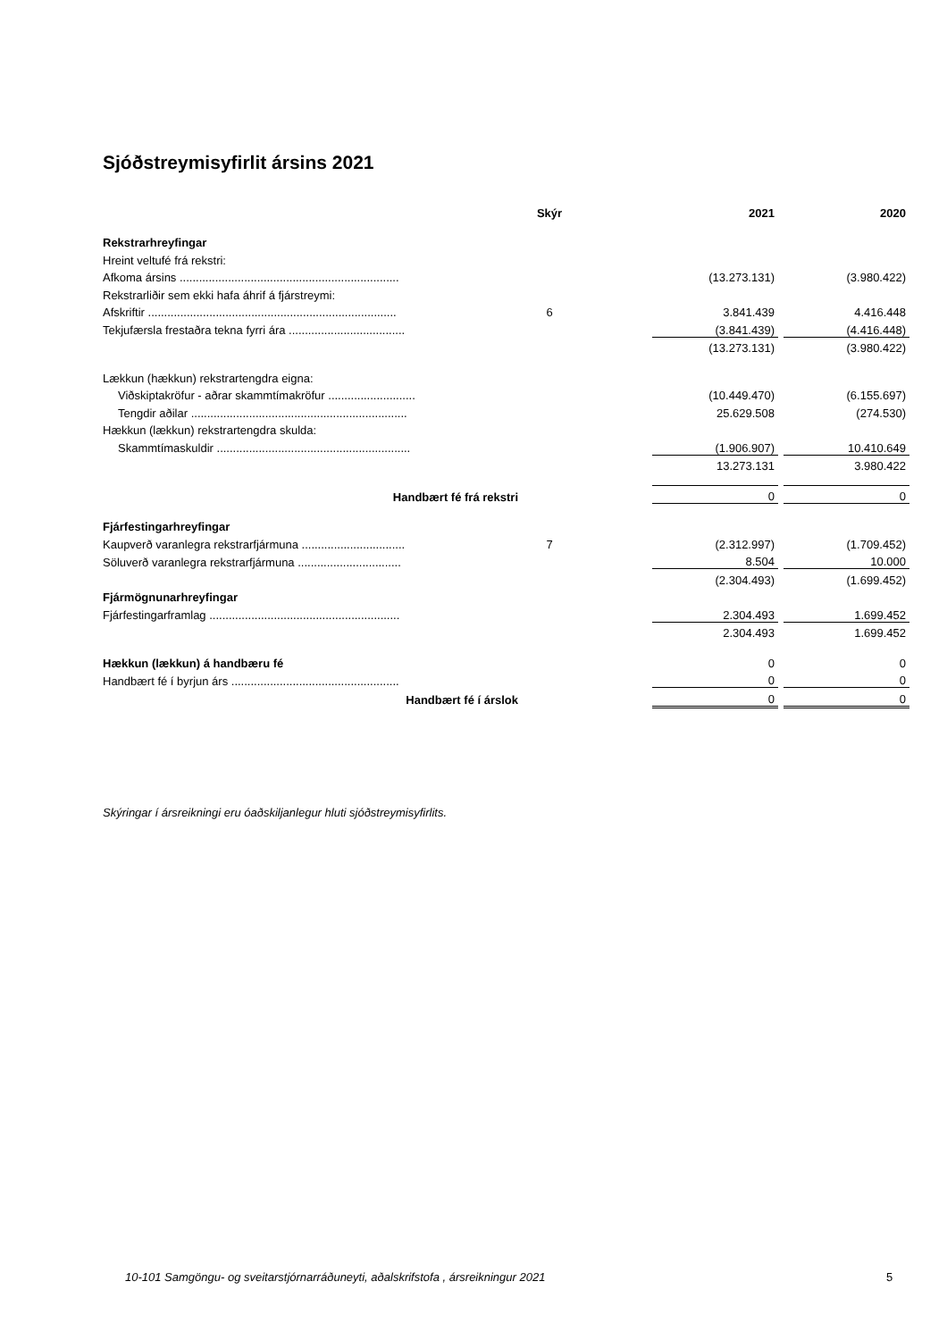Sjóðstreymisyfirlit ársins 2021
| | Skýr | | 2021 | | 2020 |
| Rekstrarhreyfingar | | | | | |
| Hreint veltufé frá rekstri: | | | | | |
| Afkoma ársins .................................................................... | | | (13.273.131) | | (3.980.422) |
| Rekstrarliðir sem ekki hafa áhrif á fjárstreymi: | | | | | |
| Afskriftir ............................................................................. | 6 | | 3.841.439 | | 4.416.448 |
| Tekjufærsla frestaðra tekna fyrri ára .................................... | | | (3.841.439) | | (4.416.448) |
| | | | (13.273.131) | | (3.980.422) |
| Lækkun (hækkun) rekstrartengdra eigna: | | | | | |
| Viðskiptakröfur - aðrar skammtímakröfur ........................... | | | (10.449.470) | | (6.155.697) |
| Tengdir aðilar ................................................................... | | | 25.629.508 | | (274.530) |
| Hækkun (lækkun) rekstrartengdra skulda: | | | | | |
| Skammtímaskuldir ............................................................ | | | (1.906.907) | | 10.410.649 |
| | | | 13.273.131 | | 3.980.422 |
| Handbært fé frá rekstri | | | 0 | | 0 |
| Fjárfestingarhreyfingar | | | | | |
| Kaupverð varanlegra rekstrarfjármuna ................................ | 7 | | (2.312.997) | | (1.709.452) |
| Söluverð varanlegra rekstrarfjármuna ................................ | | | 8.504 | | 10.000 |
| | | | (2.304.493) | | (1.699.452) |
| Fjármögnunarhreyfingar | | | | | |
| Fjárfestingarframlag ........................................................... | | | 2.304.493 | | 1.699.452 |
| | | | 2.304.493 | | 1.699.452 |
| Hækkun (lækkun) á handbæru fé | | | 0 | | 0 |
| Handbært fé í byrjun árs .................................................... | | | 0 | | 0 |
| Handbært fé í árslok | | | 0 | | 0 |
Skýringar í ársreikningi eru óaðskiljanlegur hluti sjóðstreymisyfirlits.
10-101 Samgöngu- og sveitarstjórnarráðuneyti, aðalskrifstofa , ársreikningur 2021
5